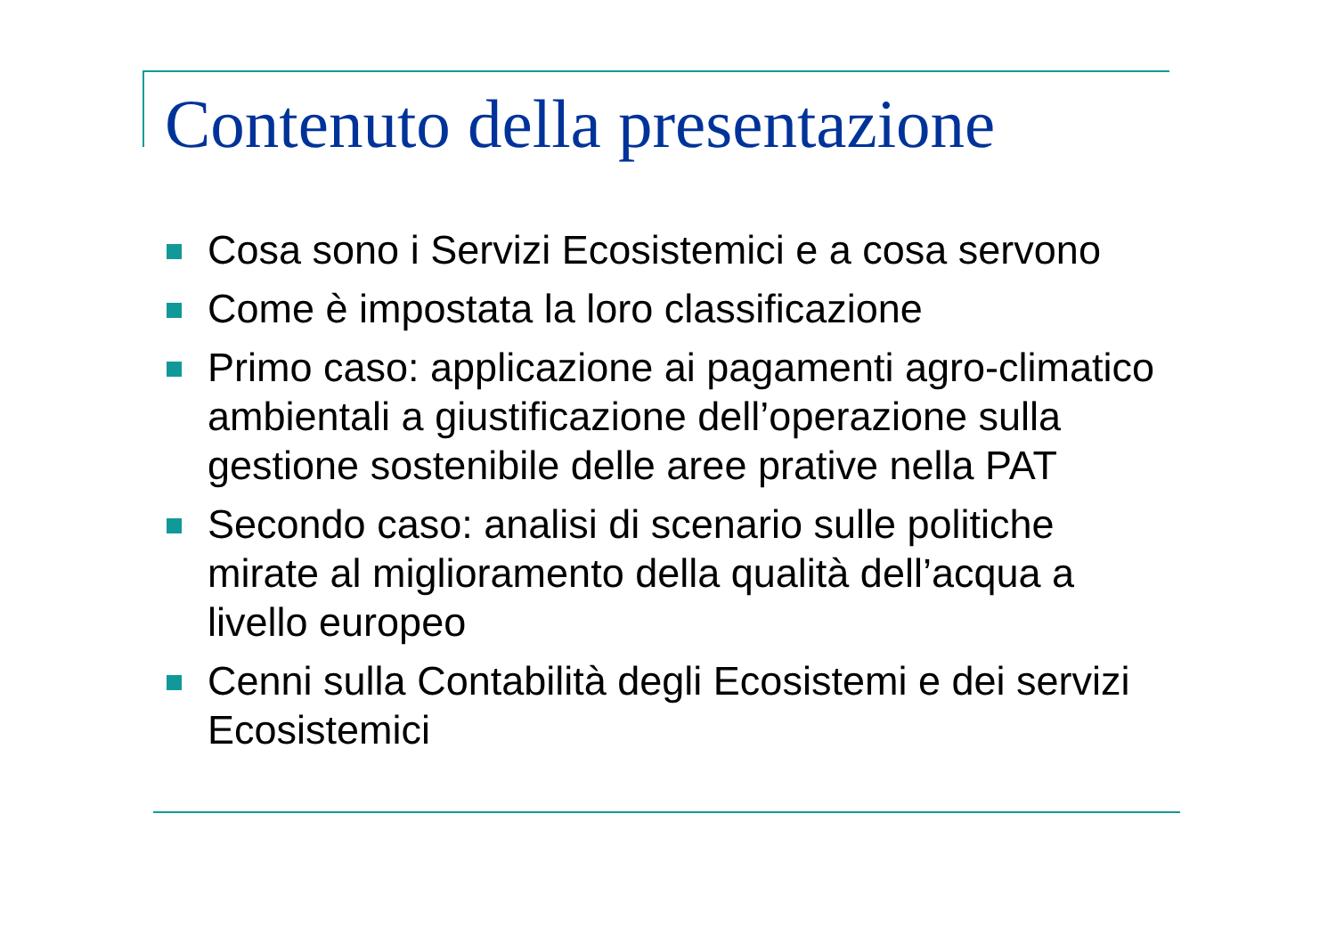Contenuto della presentazione
Cosa sono i Servizi Ecosistemici e a cosa servono
Come è impostata la loro classificazione
Primo caso: applicazione ai pagamenti agro-climatico ambientali a giustificazione dell’operazione sulla gestione sostenibile delle aree prative nella PAT
Secondo caso: analisi di scenario sulle politiche mirate al miglioramento della qualità dell’acqua a livello europeo
Cenni sulla Contabilità degli Ecosistemi e dei servizi Ecosistemici